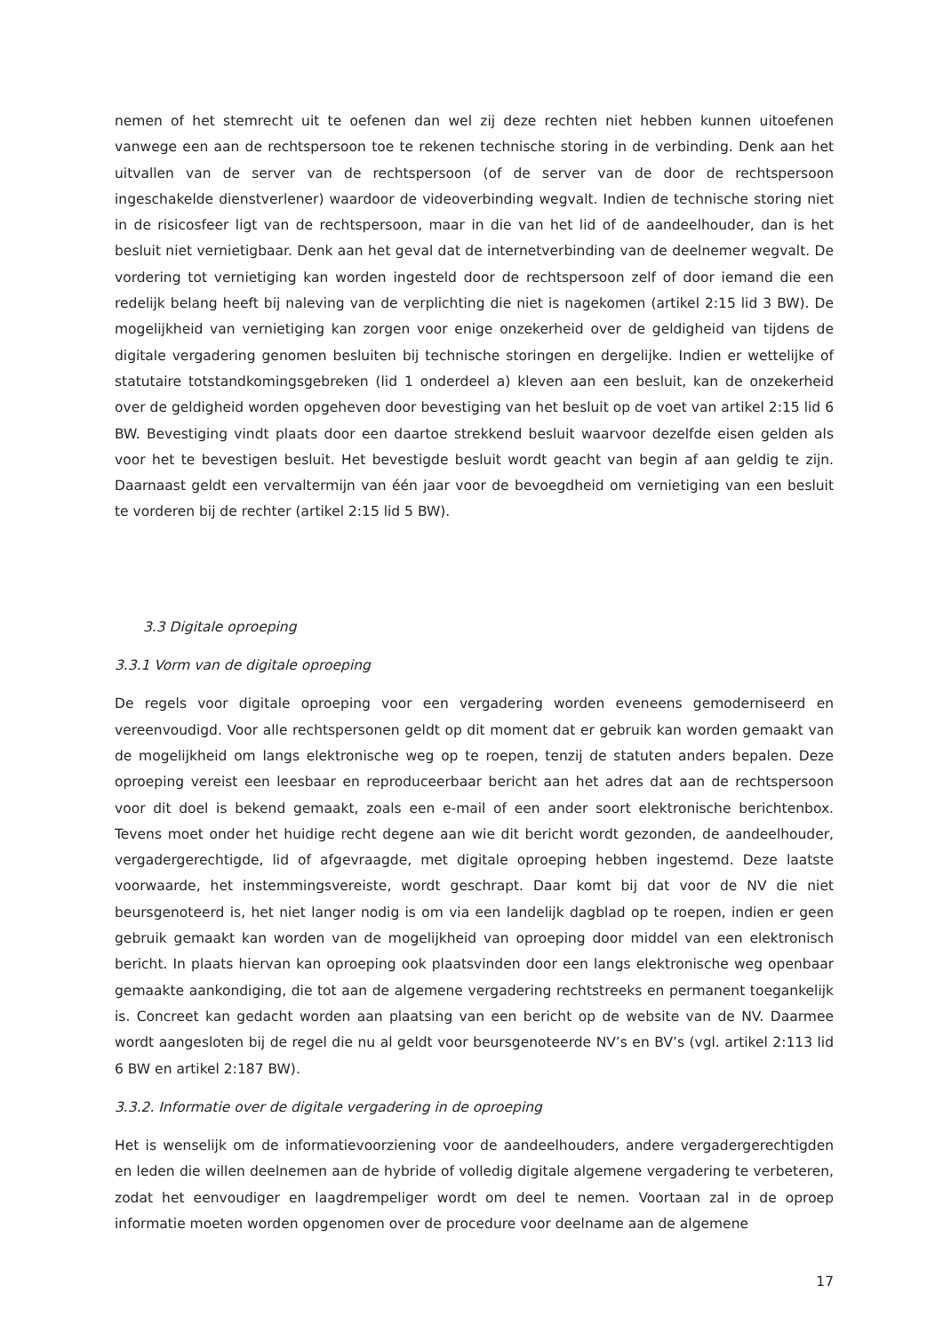nemen of het stemrecht uit te oefenen dan wel zij deze rechten niet hebben kunnen uitoefenen vanwege een aan de rechtspersoon toe te rekenen technische storing in de verbinding. Denk aan het uitvallen van de server van de rechtspersoon (of de server van de door de rechtspersoon ingeschakelde dienstverlener) waardoor de videoverbinding wegvalt. Indien de technische storing niet in de risicosfeer ligt van de rechtspersoon, maar in die van het lid of de aandeelhouder, dan is het besluit niet vernietigbaar. Denk aan het geval dat de internetverbinding van de deelnemer wegvalt. De vordering tot vernietiging kan worden ingesteld door de rechtspersoon zelf of door iemand die een redelijk belang heeft bij naleving van de verplichting die niet is nagekomen (artikel 2:15 lid 3 BW). De mogelijkheid van vernietiging kan zorgen voor enige onzekerheid over de geldigheid van tijdens de digitale vergadering genomen besluiten bij technische storingen en dergelijke. Indien er wettelijke of statutaire totstandkomingsgebreken (lid 1 onderdeel a) kleven aan een besluit, kan de onzekerheid over de geldigheid worden opgeheven door bevestiging van het besluit op de voet van artikel 2:15 lid 6 BW. Bevestiging vindt plaats door een daartoe strekkend besluit waarvoor dezelfde eisen gelden als voor het te bevestigen besluit. Het bevestigde besluit wordt geacht van begin af aan geldig te zijn. Daarnaast geldt een vervaltermijn van één jaar voor de bevoegdheid om vernietiging van een besluit te vorderen bij de rechter (artikel 2:15 lid 5 BW).
3.3 Digitale oproeping
3.3.1 Vorm van de digitale oproeping
De regels voor digitale oproeping voor een vergadering worden eveneens gemoderniseerd en vereenvoudigd. Voor alle rechtspersonen geldt op dit moment dat er gebruik kan worden gemaakt van de mogelijkheid om langs elektronische weg op te roepen, tenzij de statuten anders bepalen. Deze oproeping vereist een leesbaar en reproduceerbaar bericht aan het adres dat aan de rechtspersoon voor dit doel is bekend gemaakt, zoals een e-mail of een ander soort elektronische berichtenbox. Tevens moet onder het huidige recht degene aan wie dit bericht wordt gezonden, de aandeelhouder, vergadergerechtigde, lid of afgevraagde, met digitale oproeping hebben ingestemd. Deze laatste voorwaarde, het instemmingsvereiste, wordt geschrapt. Daar komt bij dat voor de NV die niet beursgenoteerd is, het niet langer nodig is om via een landelijk dagblad op te roepen, indien er geen gebruik gemaakt kan worden van de mogelijkheid van oproeping door middel van een elektronisch bericht. In plaats hiervan kan oproeping ook plaatsvinden door een langs elektronische weg openbaar gemaakte aankondiging, die tot aan de algemene vergadering rechtstreeks en permanent toegankelijk is. Concreet kan gedacht worden aan plaatsing van een bericht op de website van de NV. Daarmee wordt aangesloten bij de regel die nu al geldt voor beursgenoteerde NV’s en BV’s (vgl. artikel 2:113 lid 6 BW en artikel 2:187 BW).
3.3.2. Informatie over de digitale vergadering in de oproeping
Het is wenselijk om de informatievoorziening voor de aandeelhouders, andere vergadergerechtigden en leden die willen deelnemen aan de hybride of volledig digitale algemene vergadering te verbeteren, zodat het eenvoudiger en laagdrempeliger wordt om deel te nemen. Voortaan zal in de oproep informatie moeten worden opgenomen over de procedure voor deelname aan de algemene
17